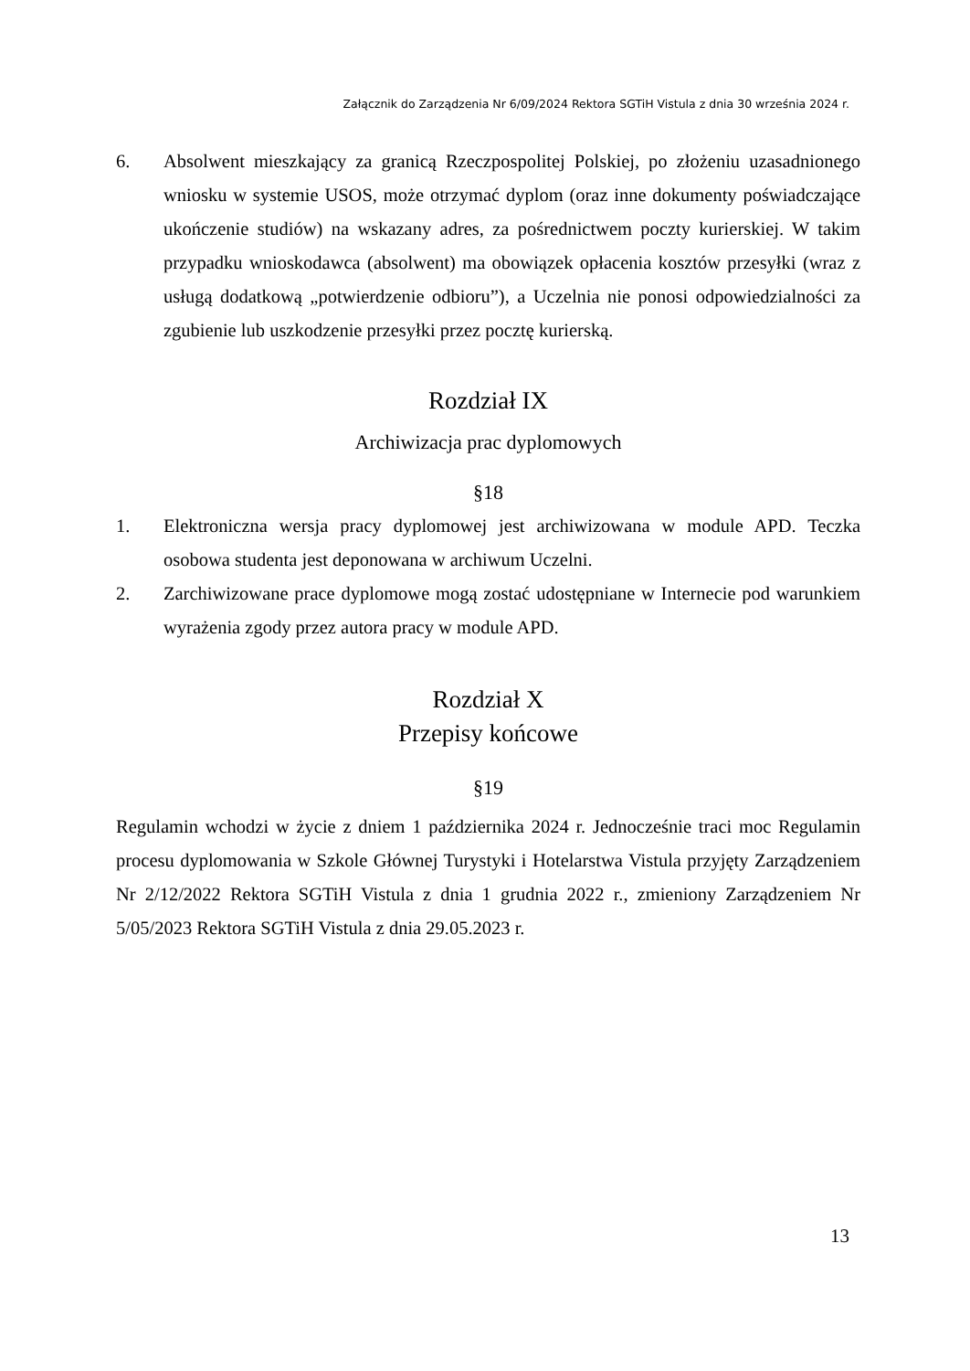Załącznik do Zarządzenia Nr 6/09/2024 Rektora SGTiH Vistula z dnia 30 września 2024 r.
6. Absolwent mieszkający za granicą Rzeczpospolitej Polskiej, po złożeniu uzasadnionego wniosku w systemie USOS, może otrzymać dyplom (oraz inne dokumenty poświadczające ukończenie studiów) na wskazany adres, za pośrednictwem poczty kurierskiej. W takim przypadku wnioskodawca (absolwent) ma obowiązek opłacenia kosztów przesyłki (wraz z usługą dodatkową „potwierdzenie odbioru”), a Uczelnia nie ponosi odpowiedzialności za zgubienie lub uszkodzenie przesyłki przez pocztę kurierską.
Rozdział IX
Archiwizacja prac dyplomowych
§18
1. Elektroniczna wersja pracy dyplomowej jest archiwizowana w module APD. Teczka osobowa studenta jest deponowana w archiwum Uczelni.
2. Zarchiwizowane prace dyplomowe mogą zostać udostępniane w Internecie pod warunkiem wyrażenia zgody przez autora pracy w module APD.
Rozdział X
Przepisy końcowe
§19
Regulamin wchodzi w życie z dniem 1 października 2024 r. Jednocześnie traci moc Regulamin procesu dyplomowania w Szkole Głównej Turystyki i Hotelarstwa Vistula przyjęty Zarządzeniem Nr 2/12/2022 Rektora SGTiH Vistula z dnia 1 grudnia 2022 r., zmieniony Zarządzeniem Nr 5/05/2023 Rektora SGTiH Vistula z dnia 29.05.2023 r.
13